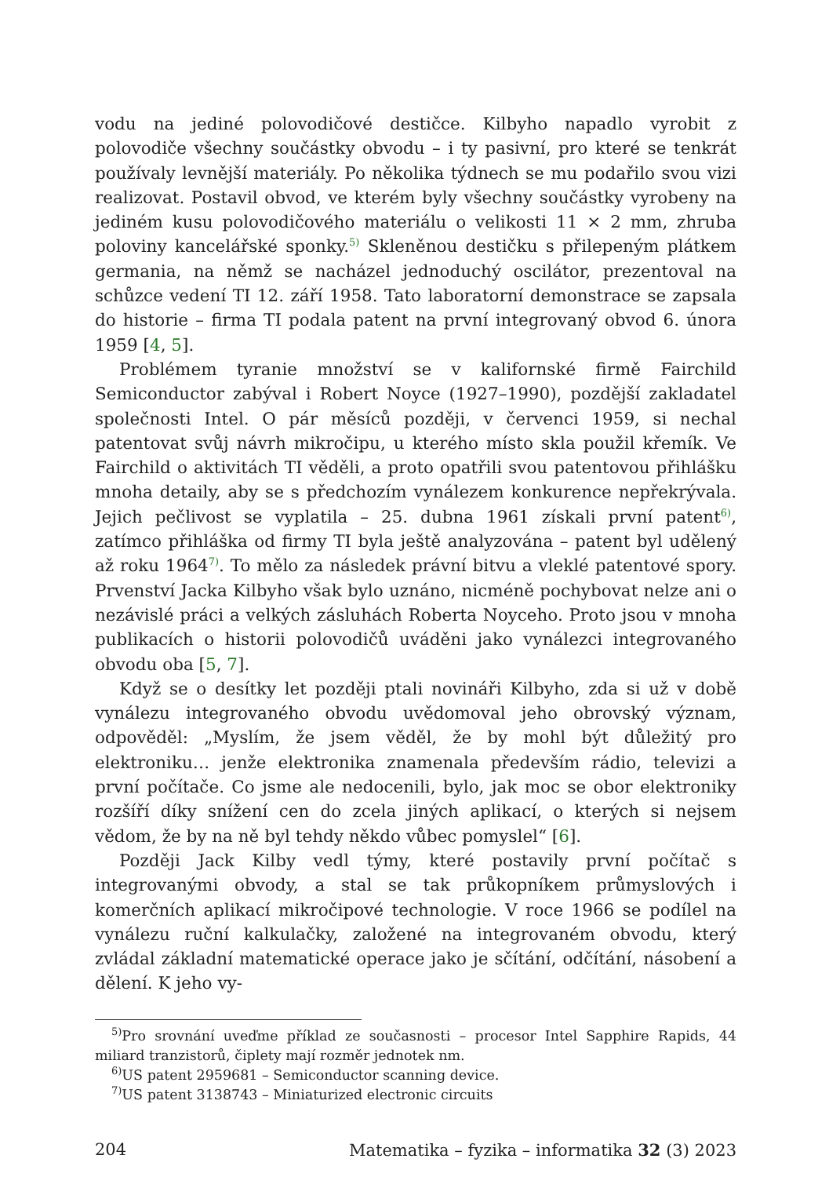vodu na jediné polovodičové destičce. Kilbyho napadlo vyrobit z polovodiče všechny součástky obvodu – i ty pasivní, pro které se tenkrát používaly levnější materiály. Po několika týdnech se mu podařilo svou vizi realizovat. Postavil obvod, ve kterém byly všechny součástky vyrobeny na jediném kusu polovodičového materiálu o velikosti 11 × 2 mm, zhruba poloviny kancelářské sponky.<sup>5)</sup> Skleněnou destičku s přilepeným plátkem germania, na němž se nacházel jednoduchý oscilátor, prezentoval na schůzce vedení TI 12. září 1958. Tato laboratorní demonstrace se zapsala do historie – firma TI podala patent na první integrovaný obvod 6. února 1959 [4, 5].
Problémem tyranie množství se v kalifornské firmě Fairchild Semiconductor zabýval i Robert Noyce (1927–1990), pozdější zakladatel společnosti Intel. O pár měsíců později, v červenci 1959, si nechal patentovat svůj návrh mikročipu, u kterého místo skla použil křemík. Ve Fairchild o aktivitách TI věděli, a proto opatřili svou patentovou přihlášku mnoha detaily, aby se s předchozím vynálezem konkurence nepřekrývala. Jejich pečlivost se vyplatila – 25. dubna 1961 získali první patent<sup>6)</sup>, zatímco přihláška od firmy TI byla ještě analyzována – patent byl udělený až roku 1964<sup>7)</sup>. To mělo za následek právní bitvu a vleklé patentové spory. Prvenství Jacka Kilbyho však bylo uznáno, nicméně pochybovat nelze ani o nezávislé práci a velkých zásluhách Roberta Noyceho. Proto jsou v mnoha publikacích o historii polovodičů uváděni jako vynálezci integrovaného obvodu oba [5, 7].
Když se o desítky let později ptali novináři Kilbyho, zda si už v době vynálezu integrovaného obvodu uvědomoval jeho obrovský význam, odpověděl: „Myslím, že jsem věděl, že by mohl být důležitý pro elektroniku… jenže elektronika znamenala především rádio, televizi a první počítače. Co jsme ale nedocenili, bylo, jak moc se obor elektroniky rozšíří díky snížení cen do zcela jiných aplikací, o kterých si nejsem vědom, že by na ně byl tehdy někdo vůbec pomyslel“ [6].
Později Jack Kilby vedl týmy, které postavily první počítač s integrovanými obvody, a stal se tak průkopníkem průmyslových i komerčních aplikací mikročipové technologie. V roce 1966 se podílel na vynálezu ruční kalkulačky, založené na integrovaném obvodu, který zvládal základní matematické operace jako je sčítání, odčítání, násobení a dělení. K jeho vy-
<sup>5)</sup> Pro srovnání uveďme příklad ze současnosti – procesor Intel Sapphire Rapids, 44 miliard tranzistorů, čiplety mají rozměr jednotek nm.
<sup>6)</sup> US patent 2959681 – Semiconductor scanning device.
<sup>7)</sup> US patent 3138743 – Miniaturized electronic circuits
204 Matematika – fyzika – informatika 32 (3) 2023